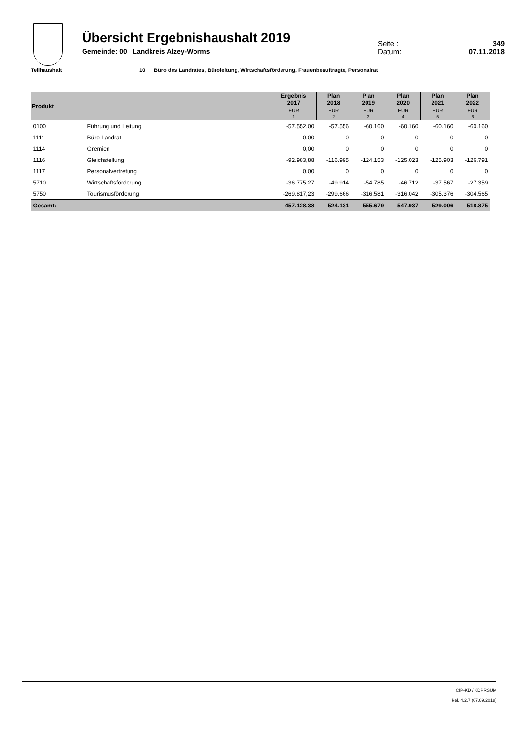Übersicht Ergebnishaushalt 2019
Gemeinde: 00 Landkreis Alzey-Worms
Seite : 349
Datum: 07.11.2018
Teilhaushalt 10 Büro des Landrates, Büroleitung, Wirtschaftsförderung, Frauenbeauftragte, Personalrat
| Produkt | | Ergebnis 2017 | Plan 2018 | Plan 2019 | Plan 2020 | Plan 2021 | Plan 2022 |
| --- | --- | --- | --- | --- | --- | --- | --- |
| | | EUR | EUR | EUR | EUR | EUR | EUR |
| | | 1 | 2 | 3 | 4 | 5 | 6 |
| 0100 | Führung und Leitung | -57.552,00 | -57.556 | -60.160 | -60.160 | -60.160 | -60.160 |
| 1111 | Büro Landrat | 0,00 | 0 | 0 | 0 | 0 | 0 |
| 1114 | Gremien | 0,00 | 0 | 0 | 0 | 0 | 0 |
| 1116 | Gleichstellung | -92.983,88 | -116.995 | -124.153 | -125.023 | -125.903 | -126.791 |
| 1117 | Personalvertretung | 0,00 | 0 | 0 | 0 | 0 | 0 |
| 5710 | Wirtschaftsförderung | -36.775,27 | -49.914 | -54.785 | -46.712 | -37.567 | -27.359 |
| 5750 | Tourismusförderung | -269.817,23 | -299.666 | -316.581 | -316.042 | -305.376 | -304.565 |
| Gesamt: | | -457.128,38 | -524.131 | -555.679 | -547.937 | -529.006 | -518.875 |
CIP-KD / KDPRSUM
Rel. 4.2.7 (07.09.2018)